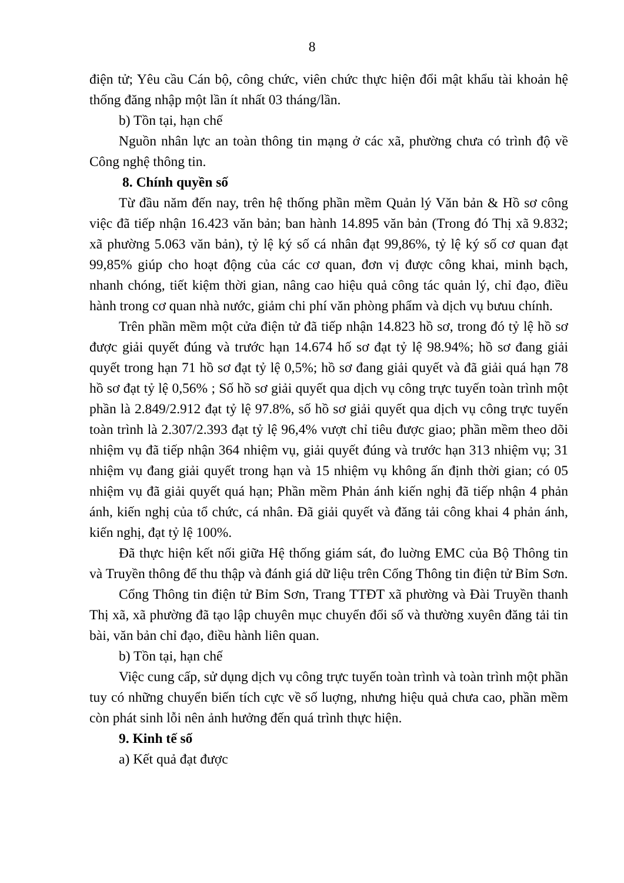8
điện tử; Yêu cầu Cán bộ, công chức, viên chức thực hiện đổi mật khẩu tài khoản hệ thống đăng nhập một lần ít nhất 03 tháng/lần.
b) Tồn tại, hạn chế
Nguồn nhân lực an toàn thông tin mạng ở các xã, phường chưa có trình độ về Công nghệ thông tin.
8. Chính quyền số
Từ đầu năm đến nay, trên hệ thống phần mềm Quản lý Văn bản & Hồ sơ công việc đã tiếp nhận 16.423 văn bản; ban hành 14.895 văn bản (Trong đó Thị xã 9.832; xã phường 5.063 văn bản), tỷ lệ ký số cá nhân đạt 99,86%, tỷ lệ ký số cơ quan đạt 99,85% giúp cho hoạt động của các cơ quan, đơn vị được công khai, minh bạch, nhanh chóng, tiết kiệm thời gian, nâng cao hiệu quả công tác quản lý, chỉ đạo, điều hành trong cơ quan nhà nước, giảm chi phí văn phòng phẩm và dịch vụ bưuu chính.
Trên phần mềm một cửa điện tử đã tiếp nhận 14.823 hồ sơ, trong đó tỷ lệ hồ sơ được giải quyết đúng và trước hạn 14.674 hố sơ đạt tỷ lệ 98.94%; hồ sơ đang giải quyết trong hạn 71 hồ sơ đạt tỷ lệ 0,5%; hồ sơ đang giải quyết và đã giải quá hạn 78 hồ sơ đạt tỷ lệ 0,56% ; Số hồ sơ giải quyết qua dịch vụ công trực tuyến toàn trình một phần là 2.849/2.912 đạt tỷ lệ 97.8%, số hồ sơ giải quyết qua dịch vụ công trực tuyến toàn trình là 2.307/2.393 đạt tỷ lệ 96,4% vượt chỉ tiêu được giao; phần mềm theo dõi nhiệm vụ đã tiếp nhận 364 nhiệm vụ, giải quyết đúng và trước hạn 313 nhiệm vụ; 31 nhiệm vụ đang giải quyết trong hạn và 15 nhiệm vụ không ấn định thời gian; có 05 nhiệm vụ đã giải quyết quá hạn; Phần mềm Phản ánh kiến nghị đã tiếp nhận 4 phản ánh, kiến nghị của tổ chức, cá nhân. Đã giải quyết và đăng tải công khai 4 phản ánh, kiến nghị, đạt tỷ lệ 100%.
Đã thực hiện kết nối giữa Hệ thống giám sát, đo luờng EMC của Bộ Thông tin và Truyền thông để thu thập và đánh giá dữ liệu trên Cổng Thông tin điện tử Bỉm Sơn.
Cổng Thông tin điện tử Bỉm Sơn, Trang TTĐT xã phường và Đài Truyền thanh Thị xã, xã phường đã tạo lập chuyên mục chuyển đổi số và thường xuyên đăng tải tin bài, văn bản chỉ đạo, điều hành liên quan.
b) Tồn tại, hạn chế
Việc cung cấp, sử dụng dịch vụ công trực tuyến toàn trình và toàn trình một phần tuy có những chuyển biến tích cực về số luợng, nhưng hiệu quả chưa cao, phần mềm còn phát sinh lỗi nên ảnh hưởng đến quá trình thực hiện.
9. Kinh tế số
a) Kết quả đạt được